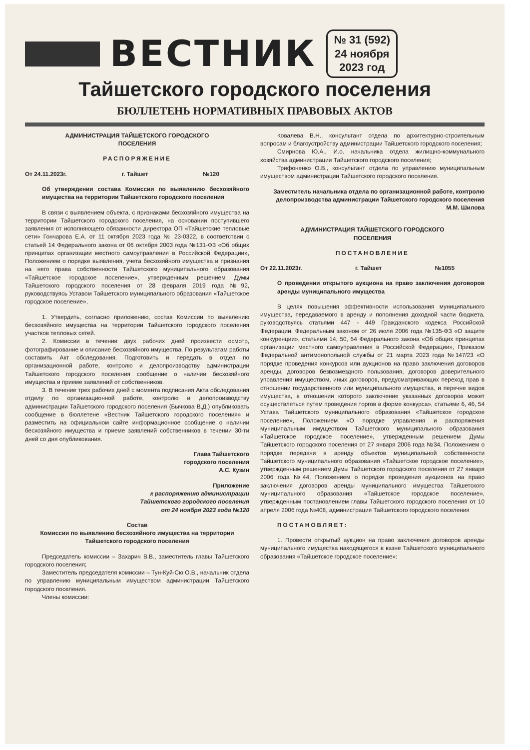ВЕСТНИК
№ 31 (592)
24 ноября
2023 год
Тайшетского городского поселения
БЮЛЛЕТЕНЬ НОРМАТИВНЫХ ПРАВОВЫХ АКТОВ
АДМИНИСТРАЦИЯ ТАЙШЕТСКОГО ГОРОДСКОГО
ПОСЕЛЕНИЯ
РАСПОРЯЖЕНИЕ
От 24.11.2023г. г. Тайшет №120
Об утверждении состава Комиссии по выявлению бесхозяйного имущества на территории Тайшетского городского поселения
В связи с выявлением объекта, с признаками бесхозяйного имущества на территории Тайшетского городского поселения, на основании поступившего заявления от исполняющего обязанности директора ОП «Тайшетские тепловые сети» Гончарова Е.А. от 11 октября 2023 года № 23-0322, в соответствии с статьей 14 Федерального закона от 06 октября 2003 года №131-ФЗ «Об общих принципах организации местного самоуправления в Российской Федерации», Положением о порядке выявления, учета бесхозяйного имущества и признания на него права собственности Тайшетского муниципального образования «Тайшетское городское поселение», утвержденным решением Думы Тайшетского городского поселения от 28 февраля 2019 года №92, руководствуясь Уставом Тайшетского муниципального образования «Тайшетское городское поселение»,
1. Утвердить, согласно приложению, состав Комиссии по выявлению бесхозяйного имущества на территории Тайшетского городского поселения участков тепловых сетей.
2. Комиссии в течении двух рабочих дней произвести осмотр, фотографирование и описание бесхозяйного имущества. По результатам работы составить Акт обследования. Подготовить и передать в отдел по организационной работе, контролю и делопроизводству администрации Тайшетского городского поселения сообщение о наличии бесхозяйного имущества и приеме заявлений от собственников.
3. В течение трех рабочих дней с момента подписания Акта обследования отделу по организационной работе, контролю и делопроизводству администрации Тайшетского городского поселения (Бычкова В.Д.) опубликовать сообщение в бюллетене «Вестник Тайшетского городского поселения» и разместить на официальном сайте информационное сообщение о наличии бесхозяйного имущества и приеме заявлений собственников в течении 30-ти дней со дня опубликования.
Глава Тайшетского
городского поселения
А.С. Кузин
Приложение
к распоряжению администрации
Тайшетского городского поселения
от 24 ноября 2023 года №120
Состав
Комиссии по выявлению бесхозяйного имущества на территории
Тайшетского городского поселения
Председатель комиссии – Захарич В.В., заместитель главы Тайшетского городского поселения;
Заместитель председателя комиссии – Тун-Куй-Сю О.В., начальник отдела по управлению муниципальным имуществом администрации Тайшетского городского поселения.
Члены комиссии:
Ковалева В.Н., консультант отдела по архитектурно-строительным вопросам и благоустройству администрации Тайшетского городского поселения;
Смирнова Ю.А., И.о. начальника отдела жилищно-коммунального хозяйства администрации Тайшетского городского поселения;
Трифоненко О.В., консультант отдела по управлению муниципальным имуществом администрации Тайшетского городского поселения.
Заместитель начальника отдела по организационной работе, контролю делопроизводства администрации Тайшетского городского поселения
М.М. Шилова
АДМИНИСТРАЦИЯ ТАЙШЕТСКОГО ГОРОДСКОГО
ПОСЕЛЕНИЯ
ПОСТАНОВЛЕНИЕ
От 22.11.2023г. г. Тайшет №1055
О проведении открытого аукциона на право заключения договоров аренды муниципального имущества
В целях повышения эффективности использования муниципального имущества, передаваемого в аренду и пополнения доходной части бюджета, руководствуясь статьями 447 - 449 Гражданского кодекса Российской Федерации, Федеральным законом от 26 июля 2006 года №135-ФЗ «О защите конкуренции», статьями 14, 50, 54 Федерального закона «Об общих принципах организации местного самоуправления в Российской Федерации», Приказом Федеральной антимонопольной службы от 21 марта 2023 года №147/23 «О порядке проведения конкурсов или аукционов на право заключения договоров аренды, договоров безвозмездного пользования, договоров доверительного управления имуществом, иных договоров, предусматривающих переход прав в отношении государственного или муниципального имущества, и перечне видов имущества, в отношении которого заключение указанных договоров может осуществляться путем проведения торгов в форме конкурса», статьями 6, 46, 54 Устава Тайшетского муниципального образования «Тайшетское городское поселение», Положением «О порядке управления и распоряжения муниципальным имуществом Тайшетского муниципального образования «Тайшетское городское поселение», утвержденным решением Думы Тайшетского городского поселения от 27 января 2006 года №34, Положением о порядке передачи в аренду объектов муниципальной собственности Тайшетского муниципального образования «Тайшетское городское поселение», утвержденным решением Думы Тайшетского городского поселения от 27 января 2006 года №44, Положением о порядке проведения аукционов на право заключения договоров аренды муниципального имущества Тайшетского муниципального образования «Тайшетское городское поселение», утвержденным постановлением главы Тайшетского городского поселения от 10 апреля 2006 года №408, администрация Тайшетского городского поселения
ПОСТАНОВЛЯЕТ:
1. Провести открытый аукцион на право заключения договоров аренды муниципального имущества находящегося в казне Тайшетского муниципального образования «Тайшетское городское поселение»: